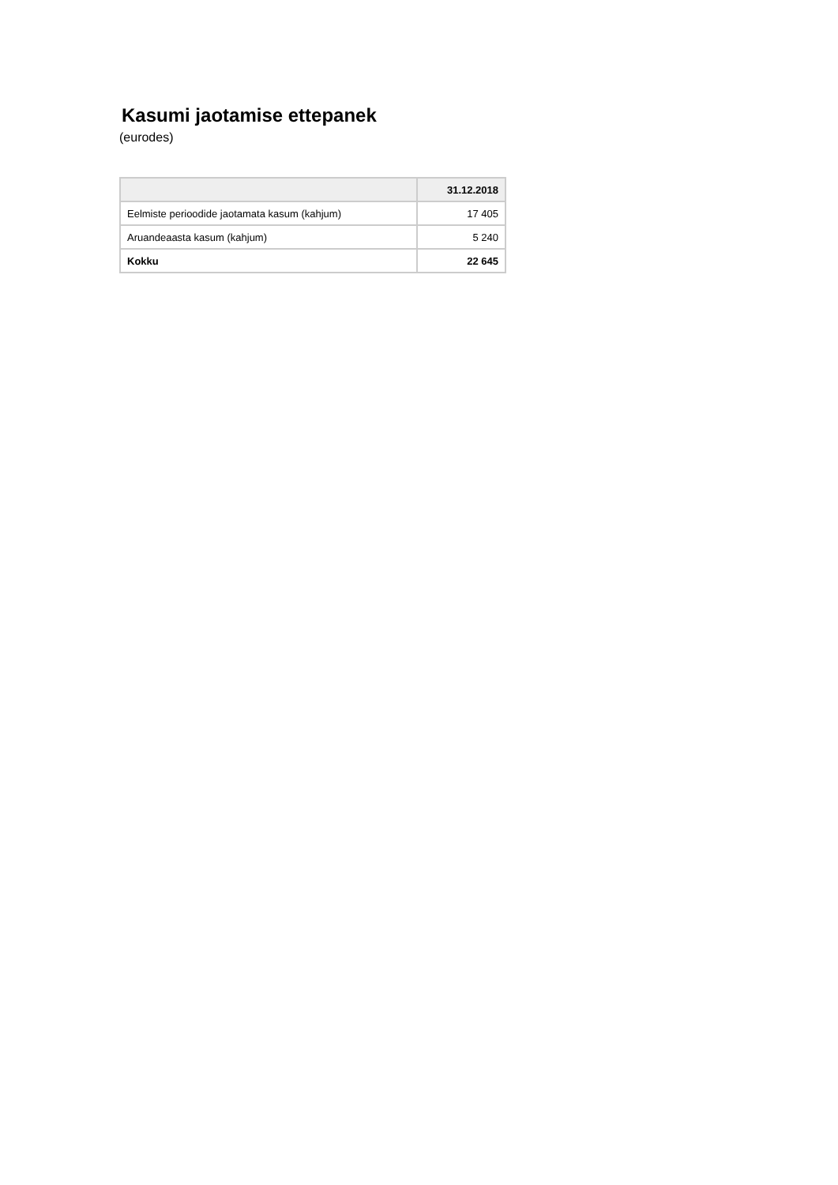Kasumi jaotamise ettepanek
(eurodes)
| | 31.12.2018 |
| --- | --- |
| Eelmiste perioodide jaotamata kasum (kahjum) | 17 405 |
| Aruandeaasta kasum (kahjum) | 5 240 |
| Kokku | 22 645 |